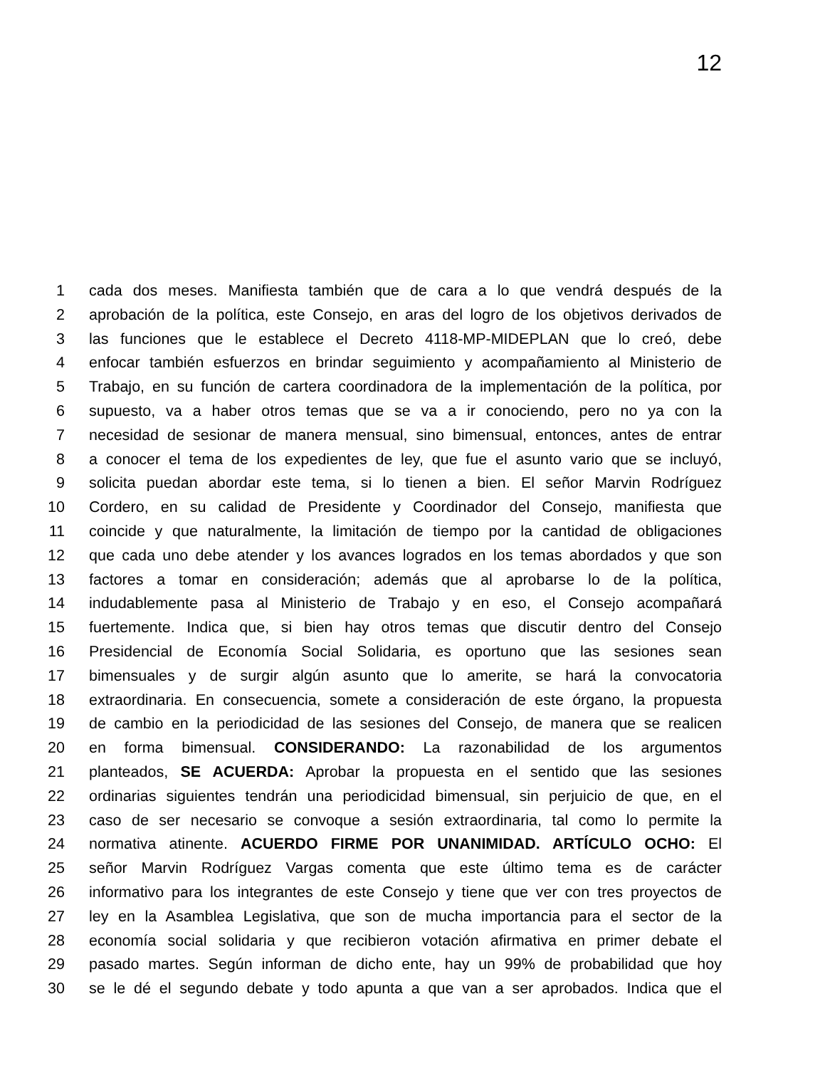12
1 cada dos meses. Manifiesta también que de cara a lo que vendrá después de la
2 aprobación de la política, este Consejo, en aras del logro de los objetivos derivados de
3 las funciones que le establece el Decreto 4118-MP-MIDEPLAN que lo creó, debe
4 enfocar también esfuerzos en brindar seguimiento y acompañamiento al Ministerio de
5 Trabajo, en su función de cartera coordinadora de la implementación de la política, por
6 supuesto, va a haber otros temas que se va a ir conociendo, pero no ya con la
7 necesidad de sesionar de manera mensual, sino bimensual, entonces, antes de entrar
8 a conocer el tema de los expedientes de ley, que fue el asunto vario que se incluyó,
9 solicita puedan abordar este tema, si lo tienen a bien. El señor Marvin Rodríguez
10 Cordero, en su calidad de Presidente y Coordinador del Consejo, manifiesta que
11 coincide y que naturalmente, la limitación de tiempo por la cantidad de obligaciones
12 que cada uno debe atender y los avances logrados en los temas abordados y que son
13 factores a tomar en consideración; además que al aprobarse lo de la política,
14 indudablemente pasa al Ministerio de Trabajo y en eso, el Consejo acompañará
15 fuertemente. Indica que, si bien hay otros temas que discutir dentro del Consejo
16 Presidencial de Economía Social Solidaria, es oportuno que las sesiones sean
17 bimensuales y de surgir algún asunto que lo amerite, se hará la convocatoria
18 extraordinaria. En consecuencia, somete a consideración de este órgano, la propuesta
19 de cambio en la periodicidad de las sesiones del Consejo, de manera que se realicen
20 en forma bimensual. CONSIDERANDO: La razonabilidad de los argumentos
21 planteados, SE ACUERDA: Aprobar la propuesta en el sentido que las sesiones
22 ordinarias siguientes tendrán una periodicidad bimensual, sin perjuicio de que, en el
23 caso de ser necesario se convoque a sesión extraordinaria, tal como lo permite la
24 normativa atinente. ACUERDO FIRME POR UNANIMIDAD. ARTÍCULO OCHO: El
25 señor Marvin Rodríguez Vargas comenta que este último tema es de carácter
26 informativo para los integrantes de este Consejo y tiene que ver con tres proyectos de
27 ley en la Asamblea Legislativa, que son de mucha importancia para el sector de la
28 economía social solidaria y que recibieron votación afirmativa en primer debate el
29 pasado martes. Según informan de dicho ente, hay un 99% de probabilidad que hoy
30 se le dé el segundo debate y todo apunta a que van a ser aprobados. Indica que el